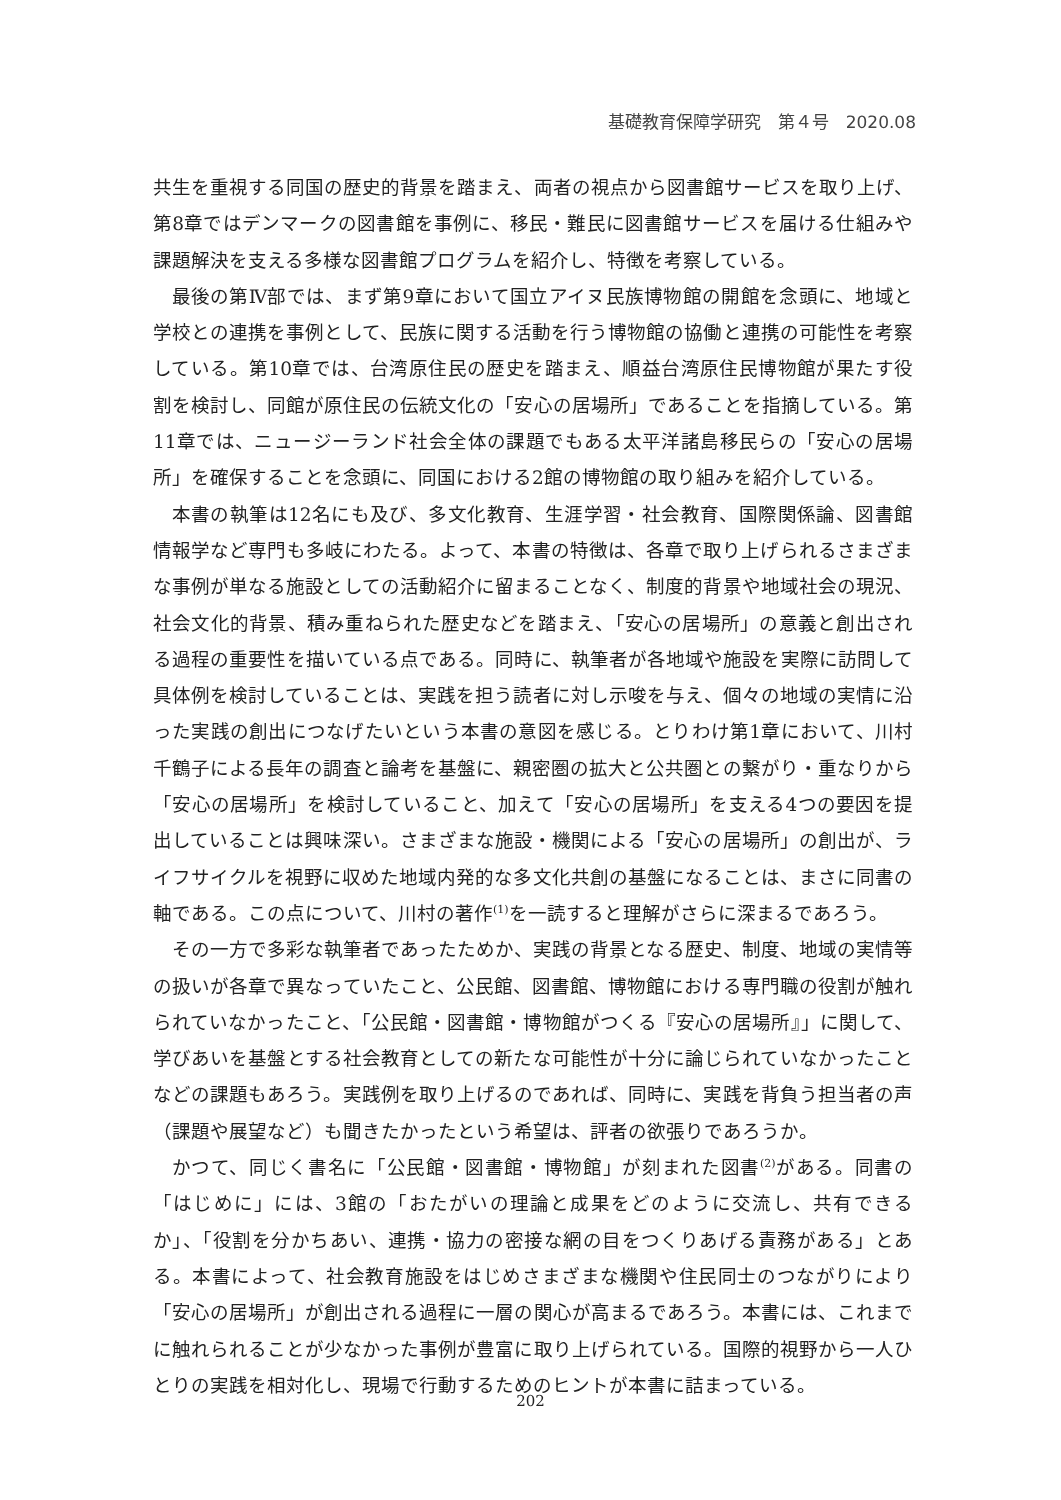基礎教育保障学研究　第４号　2020.08
共生を重視する同国の歴史的背景を踏まえ、両者の視点から図書館サービスを取り上げ、第8章ではデンマークの図書館を事例に、移民・難民に図書館サービスを届ける仕組みや課題解決を支える多様な図書館プログラムを紹介し、特徴を考察している。
最後の第Ⅳ部では、まず第9章において国立アイヌ民族博物館の開館を念頭に、地域と学校との連携を事例として、民族に関する活動を行う博物館の協働と連携の可能性を考察している。第10章では、台湾原住民の歴史を踏まえ、順益台湾原住民博物館が果たす役割を検討し、同館が原住民の伝統文化の「安心の居場所」であることを指摘している。第11章では、ニュージーランド社会全体の課題でもある太平洋諸島移民らの「安心の居場所」を確保することを念頭に、同国における2館の博物館の取り組みを紹介している。
本書の執筆は12名にも及び、多文化教育、生涯学習・社会教育、国際関係論、図書館情報学など専門も多岐にわたる。よって、本書の特徴は、各章で取り上げられるさまざまな事例が単なる施設としての活動紹介に留まることなく、制度的背景や地域社会の現況、社会文化的背景、積み重ねられた歴史などを踏まえ、「安心の居場所」の意義と創出される過程の重要性を描いている点である。同時に、執筆者が各地域や施設を実際に訪問して具体例を検討していることは、実践を担う読者に対し示唆を与え、個々の地域の実情に沿った実践の創出につなげたいという本書の意図を感じる。とりわけ第1章において、川村千鶴子による長年の調査と論考を基盤に、親密圏の拡大と公共圏との繋がり・重なりから「安心の居場所」を検討していること、加えて「安心の居場所」を支える4つの要因を提出していることは興味深い。さまざまな施設・機関による「安心の居場所」の創出が、ライフサイクルを視野に収めた地域内発的な多文化共創の基盤になることは、まさに同書の軸である。この点について、川村の著作<sup>(1)</sup>を一読すると理解がさらに深まるであろう。
その一方で多彩な執筆者であったためか、実践の背景となる歴史、制度、地域の実情等の扱いが各章で異なっていたこと、公民館、図書館、博物館における専門職の役割が触れられていなかったこと、「公民館・図書館・博物館がつくる『安心の居場所』」に関して、学びあいを基盤とする社会教育としての新たな可能性が十分に論じられていなかったことなどの課題もあろう。実践例を取り上げるのであれば、同時に、実践を背負う担当者の声（課題や展望など）も聞きたかったという希望は、評者の欲張りであろうか。
かつて、同じく書名に「公民館・図書館・博物館」が刻まれた図書<sup>(2)</sup>がある。同書の「はじめに」には、3館の「おたがいの理論と成果をどのように交流し、共有できるか」、「役割を分かちあい、連携・協力の密接な網の目をつくりあげる責務がある」とある。本書によって、社会教育施設をはじめさまざまな機関や住民同士のつながりにより「安心の居場所」が創出される過程に一層の関心が高まるであろう。本書には、これまでに触れられることが少なかった事例が豊富に取り上げられている。国際的視野から一人ひとりの実践を相対化し、現場で行動するためのヒントが本書に詰まっている。
202